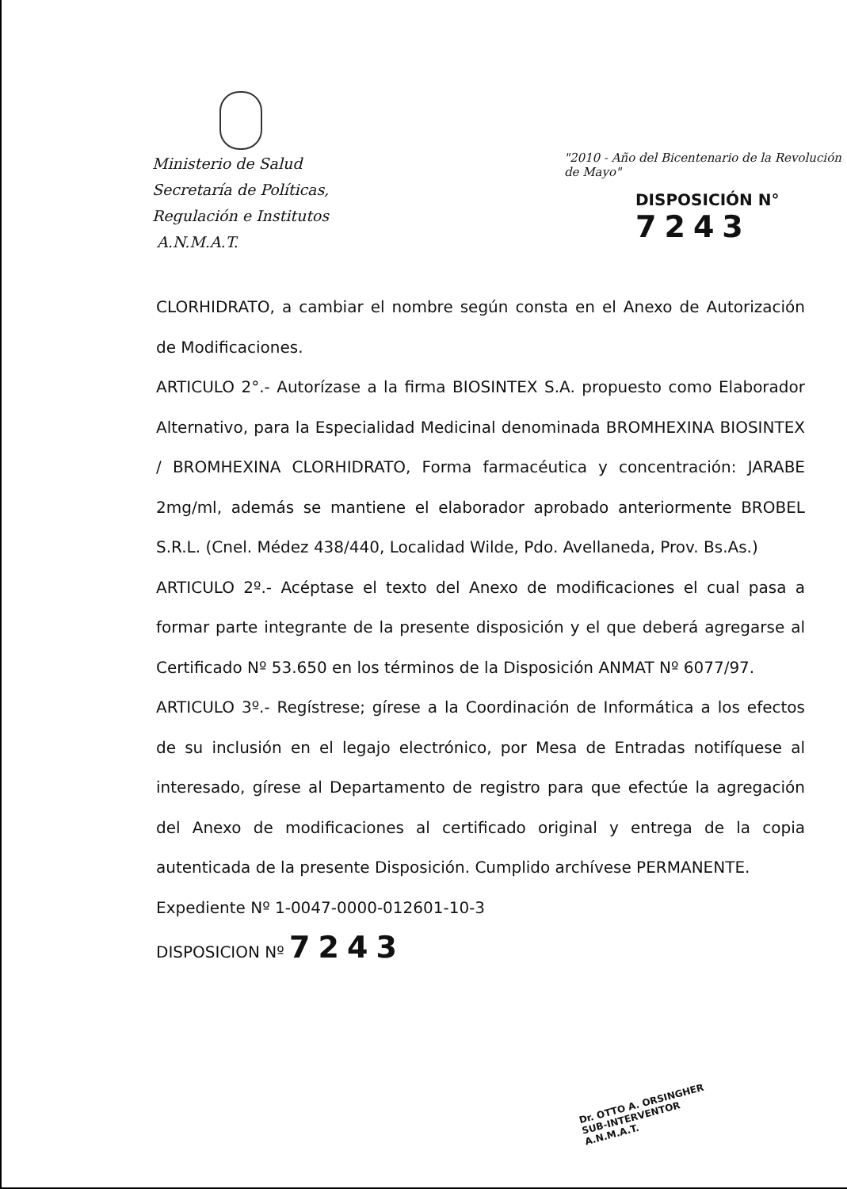Ministerio de Salud
Secretaría de Políticas,
Regulación e Institutos
A.N.M.A.T.
"2010 - Año del Bicentenario de la Revolución de Mayo"
DISPOSICIÓN N° 7243
CLORHIDRATO, a cambiar el nombre según consta en el Anexo de Autorización de Modificaciones.
ARTICULO 2°.- Autorízase a la firma BIOSINTEX S.A. propuesto como Elaborador Alternativo, para la Especialidad Medicinal denominada BROMHEXINA BIOSINTEX / BROMHEXINA CLORHIDRATO, Forma farmacéutica y concentración: JARABE 2mg/ml, además se mantiene el elaborador aprobado anteriormente BROBEL S.R.L. (Cnel. Médez 438/440, Localidad Wilde, Pdo. Avellaneda, Prov. Bs.As.)
ARTICULO 2º.- Acéptase el texto del Anexo de modificaciones el cual pasa a formar parte integrante de la presente disposición y el que deberá agregarse al Certificado Nº 53.650 en los términos de la Disposición ANMAT Nº 6077/97.
ARTICULO 3º.- Regístrese; gírese a la Coordinación de Informática a los efectos de su inclusión en el legajo electrónico, por Mesa de Entradas notifíquese al interesado, gírese al Departamento de registro para que efectúe la agregación del Anexo de modificaciones al certificado original y entrega de la copia autenticada de la presente Disposición. Cumplido archívese PERMANENTE.
Expediente Nº 1-0047-0000-012601-10-3
DISPOSICION Nº 7243
Dr. OTTO A. ORSINGHER
SUB-INTERVENTOR
A.N.M.A.T.